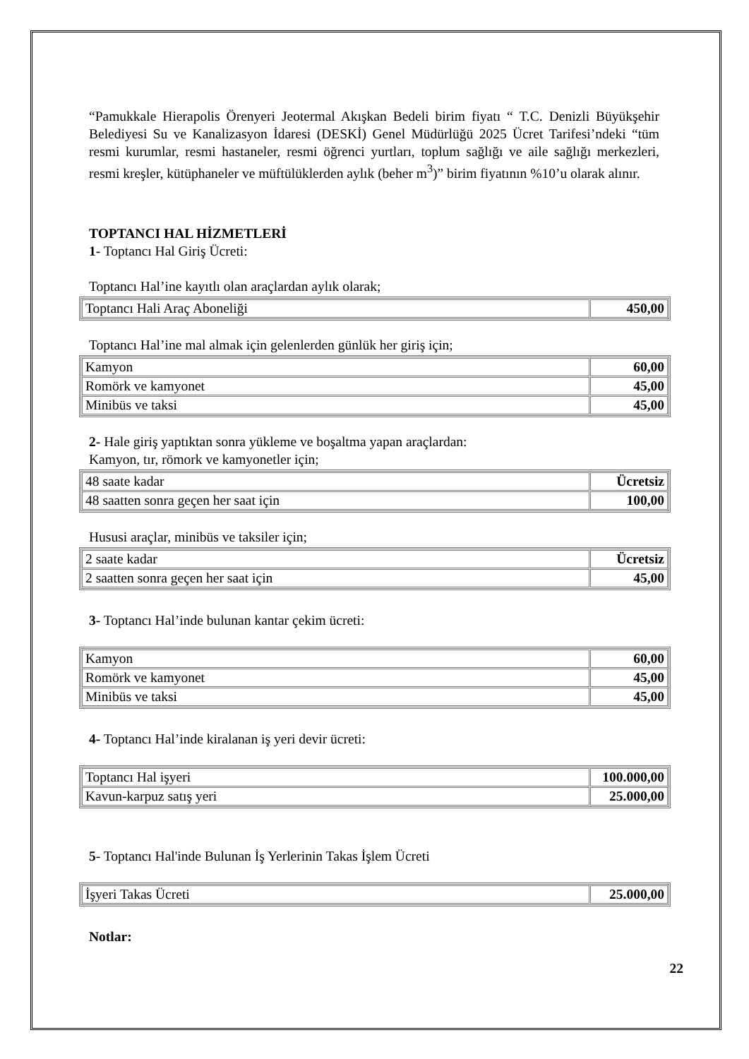“Pamukkale Hierapolis Örenyeri Jeotermal Akışkan Bedeli birim fiyatı “ T.C. Denizli Büyükşehir Belediyesi Su ve Kanalizasyon İdaresi (DESKİ) Genel Müdürlüğü 2025 Ücret Tarifesi’ndeki “tüm resmi kurumlar, resmi hastaneler, resmi öğrenci yurtları, toplum sağlığı ve aile sağlığı merkezleri, resmi kreşler, kütüphaneler ve müftülüklerden aylık (beher m<sup>3</sup>)” birim fiyatının %10’u olarak alınır.
TOPTANCI HAL HİZMETLERİ
1- Toptancı Hal Giriş Ücreti:
Toptancı Hal’ine kayıtlı olan araçlardan aylık olarak;
| Toptancı Hali Araç Aboneliği | 450,00 |
Toptancı Hal’ine mal almak için gelenlerden günlük her giriş için;
| Kamyon | 60,00 |
| Romörk ve kamyonet | 45,00 |
| Minibüs ve taksi | 45,00 |
2- Hale giriş yaptıktan sonra yükleme ve boşaltma yapan araçlardan:
Kamyon, tır, römork ve kamyonetler için;
| 48 saate kadar | Ücretsiz |
| 48 saatten sonra geçen her saat için | 100,00 |
Hususi araçlar, minibüs ve taksiler için;
| 2 saate kadar | Ücretsiz |
| 2 saatten sonra geçen her saat için | 45,00 |
3- Toptancı Hal’inde bulunan kantar çekim ücreti:
| Kamyon | 60,00 |
| Romörk ve kamyonet | 45,00 |
| Minibüs ve taksi | 45,00 |
4- Toptancı Hal’inde kiralanan iş yeri devir ücreti:
| Toptancı Hal işyeri | 100.000,00 |
| Kavun-karpuz satış yeri | 25.000,00 |
5- Toptancı Hal'inde Bulunan İş Yerlerinin Takas İşlem Ücreti
| İşyeri Takas Ücreti | 25.000,00 |
Notlar:
22